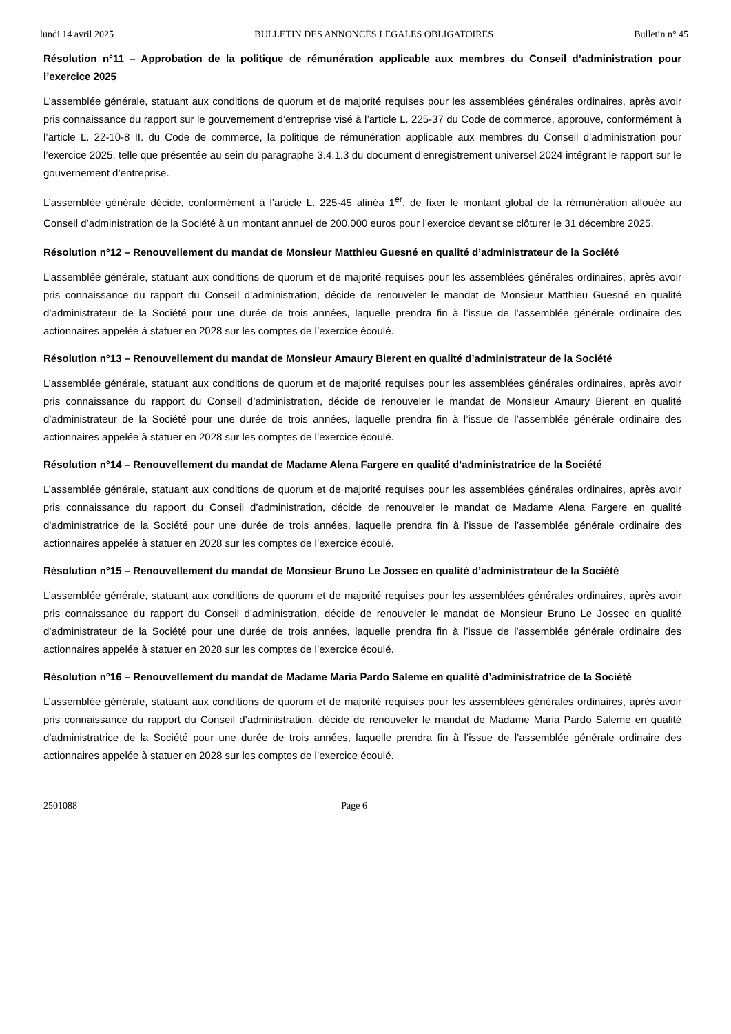lundi 14 avril 2025 BULLETIN DES ANNONCES LEGALES OBLIGATOIRES Bulletin n° 45
Résolution n°11 – Approbation de la politique de rémunération applicable aux membres du Conseil d’administration pour l’exercice 2025
L’assemblée générale, statuant aux conditions de quorum et de majorité requises pour les assemblées générales ordinaires, après avoir pris connaissance du rapport sur le gouvernement d’entreprise visé à l’article L. 225-37 du Code de commerce, approuve, conformément à l’article L. 22-10-8 II. du Code de commerce, la politique de rémunération applicable aux membres du Conseil d’administration pour l’exercice 2025, telle que présentée au sein du paragraphe 3.4.1.3 du document d’enregistrement universel 2024 intégrant le rapport sur le gouvernement d’entreprise.
L’assemblée générale décide, conformément à l’article L. 225-45 alinéa 1<sup>er</sup>, de fixer le montant global de la rémunération allouée au Conseil d’administration de la Société à un montant annuel de 200.000 euros pour l’exercice devant se clôturer le 31 décembre 2025.
Résolution n°12 – Renouvellement du mandat de Monsieur Matthieu Guesné en qualité d’administrateur de la Société
L’assemblée générale, statuant aux conditions de quorum et de majorité requises pour les assemblées générales ordinaires, après avoir pris connaissance du rapport du Conseil d’administration, décide de renouveler le mandat de Monsieur Matthieu Guesné en qualité d’administrateur de la Société pour une durée de trois années, laquelle prendra fin à l’issue de l’assemblée générale ordinaire des actionnaires appelée à statuer en 2028 sur les comptes de l’exercice écoulé.
Résolution n°13 – Renouvellement du mandat de Monsieur Amaury Bierent en qualité d’administrateur de la Société
L’assemblée générale, statuant aux conditions de quorum et de majorité requises pour les assemblées générales ordinaires, après avoir pris connaissance du rapport du Conseil d’administration, décide de renouveler le mandat de Monsieur Amaury Bierent en qualité d’administrateur de la Société pour une durée de trois années, laquelle prendra fin à l’issue de l’assemblée générale ordinaire des actionnaires appelée à statuer en 2028 sur les comptes de l’exercice écoulé.
Résolution n°14 – Renouvellement du mandat de Madame Alena Fargere en qualité d’administratrice de la Société
L’assemblée générale, statuant aux conditions de quorum et de majorité requises pour les assemblées générales ordinaires, après avoir pris connaissance du rapport du Conseil d’administration, décide de renouveler le mandat de Madame Alena Fargere en qualité d’administratrice de la Société pour une durée de trois années, laquelle prendra fin à l’issue de l’assemblée générale ordinaire des actionnaires appelée à statuer en 2028 sur les comptes de l’exercice écoulé.
Résolution n°15 – Renouvellement du mandat de Monsieur Bruno Le Jossec en qualité d’administrateur de la Société
L’assemblée générale, statuant aux conditions de quorum et de majorité requises pour les assemblées générales ordinaires, après avoir pris connaissance du rapport du Conseil d’administration, décide de renouveler le mandat de Monsieur Bruno Le Jossec en qualité d’administrateur de la Société pour une durée de trois années, laquelle prendra fin à l’issue de l’assemblée générale ordinaire des actionnaires appelée à statuer en 2028 sur les comptes de l’exercice écoulé.
Résolution n°16 – Renouvellement du mandat de Madame Maria Pardo Saleme en qualité d’administratrice de la Société
L’assemblée générale, statuant aux conditions de quorum et de majorité requises pour les assemblées générales ordinaires, après avoir pris connaissance du rapport du Conseil d’administration, décide de renouveler le mandat de Madame Maria Pardo Saleme en qualité d’administratrice de la Société pour une durée de trois années, laquelle prendra fin à l’issue de l’assemblée générale ordinaire des actionnaires appelée à statuer en 2028 sur les comptes de l’exercice écoulé.
2501088 Page 6